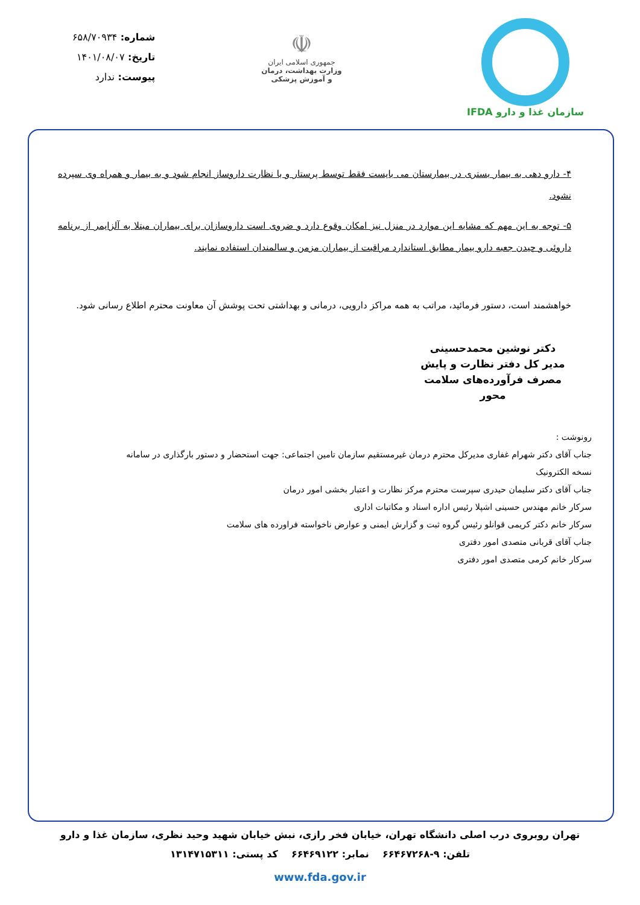سازمان غذا و دارو IFDA
☫
جمهوری اسلامی ایران
وزارت بهداشت، درمان
و آموزش پزشکی
شماره: ۶۵۸/۷۰۹۳۴
تاریخ: ۱۴۰۱/۰۸/۰۷
پیوست: ندارد
۴- دارو دهی به بیمار بستری در بیمارستان می بایست فقط توسط پرستار و با نظارت داروساز انجام شود و به بیمار و همراه وی سپرده نشود.
۵- توجه به این مهم که مشابه این موارد در منزل نیز امکان وقوع دارد و ضروی است داروسازان برای بیماران مبتلا به آلزایمر از برنامه داروئی و چیدن جعبه دارو بیمار مطابق استاندارد مراقبت از بیماران مزمن و سالمندان استفاده نمایند.
خواهشمند است، دستور فرمائید، مراتب به همه مراکز دارویی، درمانی و بهداشتی تحت پوشش آن معاونت محترم اطلاع رسانی شود.
دکتر نوشین محمدحسینی
مدیر کل دفتر نظارت و پایش
مصرف فرآورده‌های سلامت محور
رونوشت :
جناب آقای دکتر شهرام غفاری مدیرکل محترم درمان غیرمستقیم سازمان تامین اجتماعی: جهت استحضار و دستور بارگذاری در سامانه نسخه الکترونیک
جناب آقای دکتر سلیمان حیدری سپرست محترم مرکز نظارت و اعتبار بخشی امور درمان
سرکار خانم مهندس حسینی اشپلا رئیس اداره اسناد و مکاتبات اداری
سرکار خانم دکتر کریمی قوانلو رئیس گروه ثبت و گزارش ایمنی و عوارض ناخواسته فراورده های سلامت
جناب آقای قربانی متصدی امور دفتری
سرکار خانم کرمی متصدی امور دفتری
تهران روبروی درب اصلی دانشگاه تهران، خیابان فخر رازی، نبش خیابان شهید وحید نظری، سازمان غذا و دارو
تلفن: ۹-۶۶۴۶۷۲۶۸ نمابر: ۶۶۴۶۹۱۲۲ کد پستی: ۱۳۱۴۷۱۵۳۱۱
www.fda.gov.ir